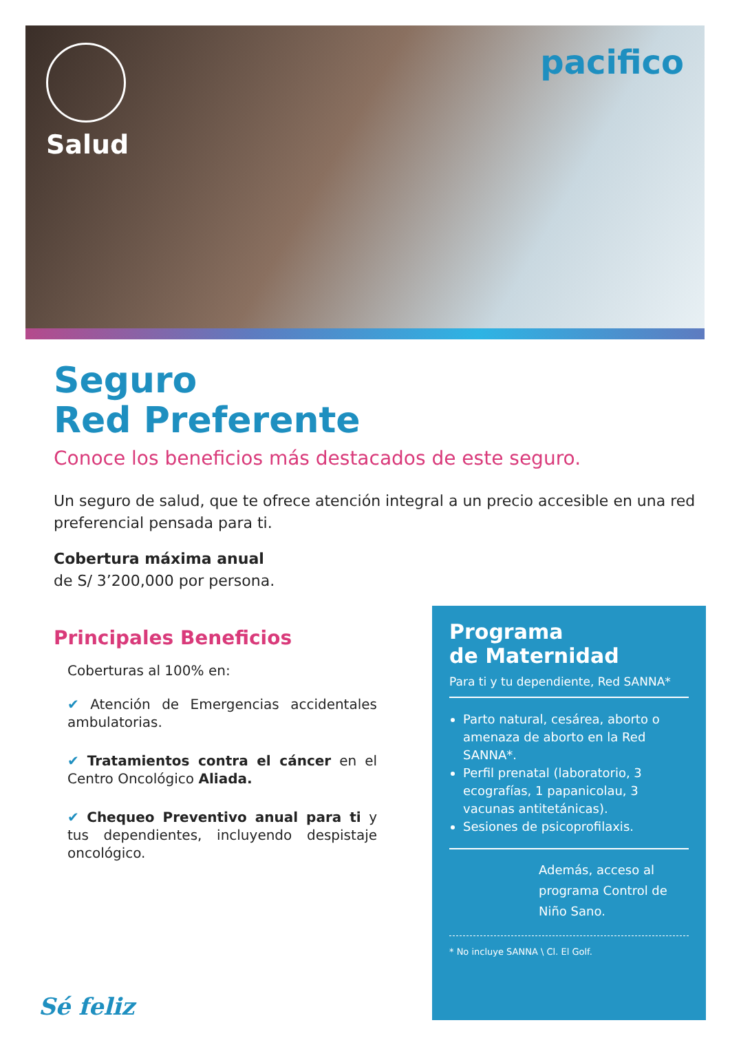Salud
pacifico
Seguro
Red Preferente
Conoce los beneficios más destacados de este seguro.
Un seguro de salud, que te ofrece atención integral a un precio accesible en una red preferencial pensada para ti.
Cobertura máxima anual
de S/ 3’200,000 por persona.
Principales Beneficios
Coberturas al 100% en:
✔ Atención de Emergencias accidentales ambulatorias.
✔ Tratamientos contra el cáncer en el Centro Oncológico Aliada.
✔ Chequeo Preventivo anual para ti y tus dependientes, incluyendo despistaje oncológico.
Sé feliz
Programa
de Maternidad
Para ti y tu dependiente, Red SANNA*
Parto natural, cesárea, aborto o amenaza de aborto en la Red SANNA*.
Perfil prenatal (laboratorio, 3 ecografías, 1 papanicolau, 3 vacunas antitetánicas).
Sesiones de psicoprofilaxis.
Además, acceso al programa Control de Niño Sano.
* No incluye SANNA \ Cl. El Golf.